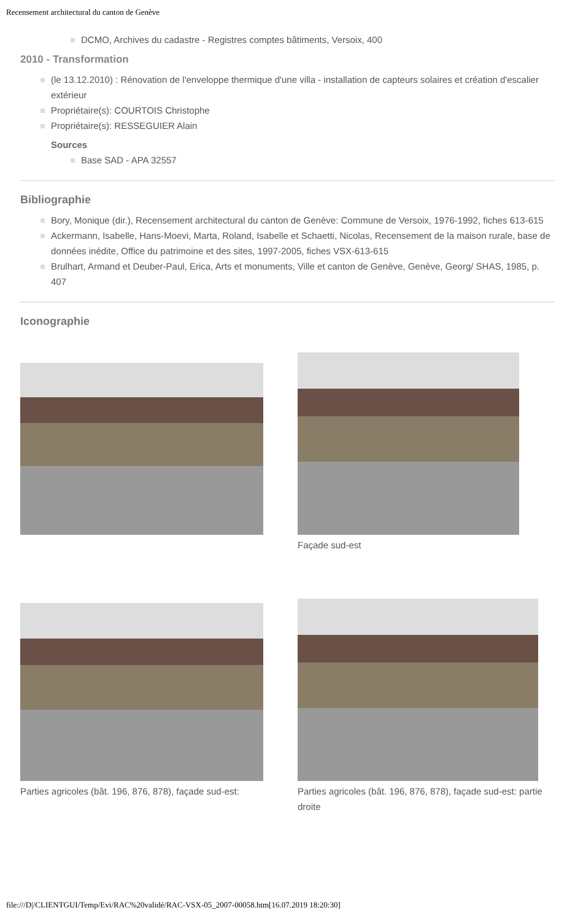Recensement architectural du canton de Genève
DCMO, Archives du cadastre - Registres comptes bâtiments, Versoix, 400
2010 - Transformation
(le 13.12.2010) : Rénovation de l'enveloppe thermique d'une villa - installation de capteurs solaires et création d'escalier extérieur
Propriétaire(s): COURTOIS Christophe
Propriétaire(s): RESSEGUIER Alain
Sources
Base SAD - APA 32557
Bibliographie
Bory, Monique (dir.), Recensement architectural du canton de Genève: Commune de Versoix, 1976-1992, fiches 613-615
Ackermann, Isabelle, Hans-Moevi, Marta, Roland, Isabelle et Schaetti, Nicolas, Recensement de la maison rurale, base de données inédite, Office du patrimoine et des sites, 1997-2005, fiches VSX-613-615
Brulhart, Armand et Deuber-Paul, Erica, Arts et monuments, Ville et canton de Genève, Genève, Georg/ SHAS, 1985, p. 407
Iconographie
Façade sud-est
Parties agricoles (bât. 196, 876, 878), façade sud-est:
Parties agricoles (bât. 196, 876, 878), façade sud-est: partie droite
file:///D|/CLIENTGUI/Temp/Evi/RAC%20validé/RAC-VSX-05_2007-00058.htm[16.07.2019 18:20:30]